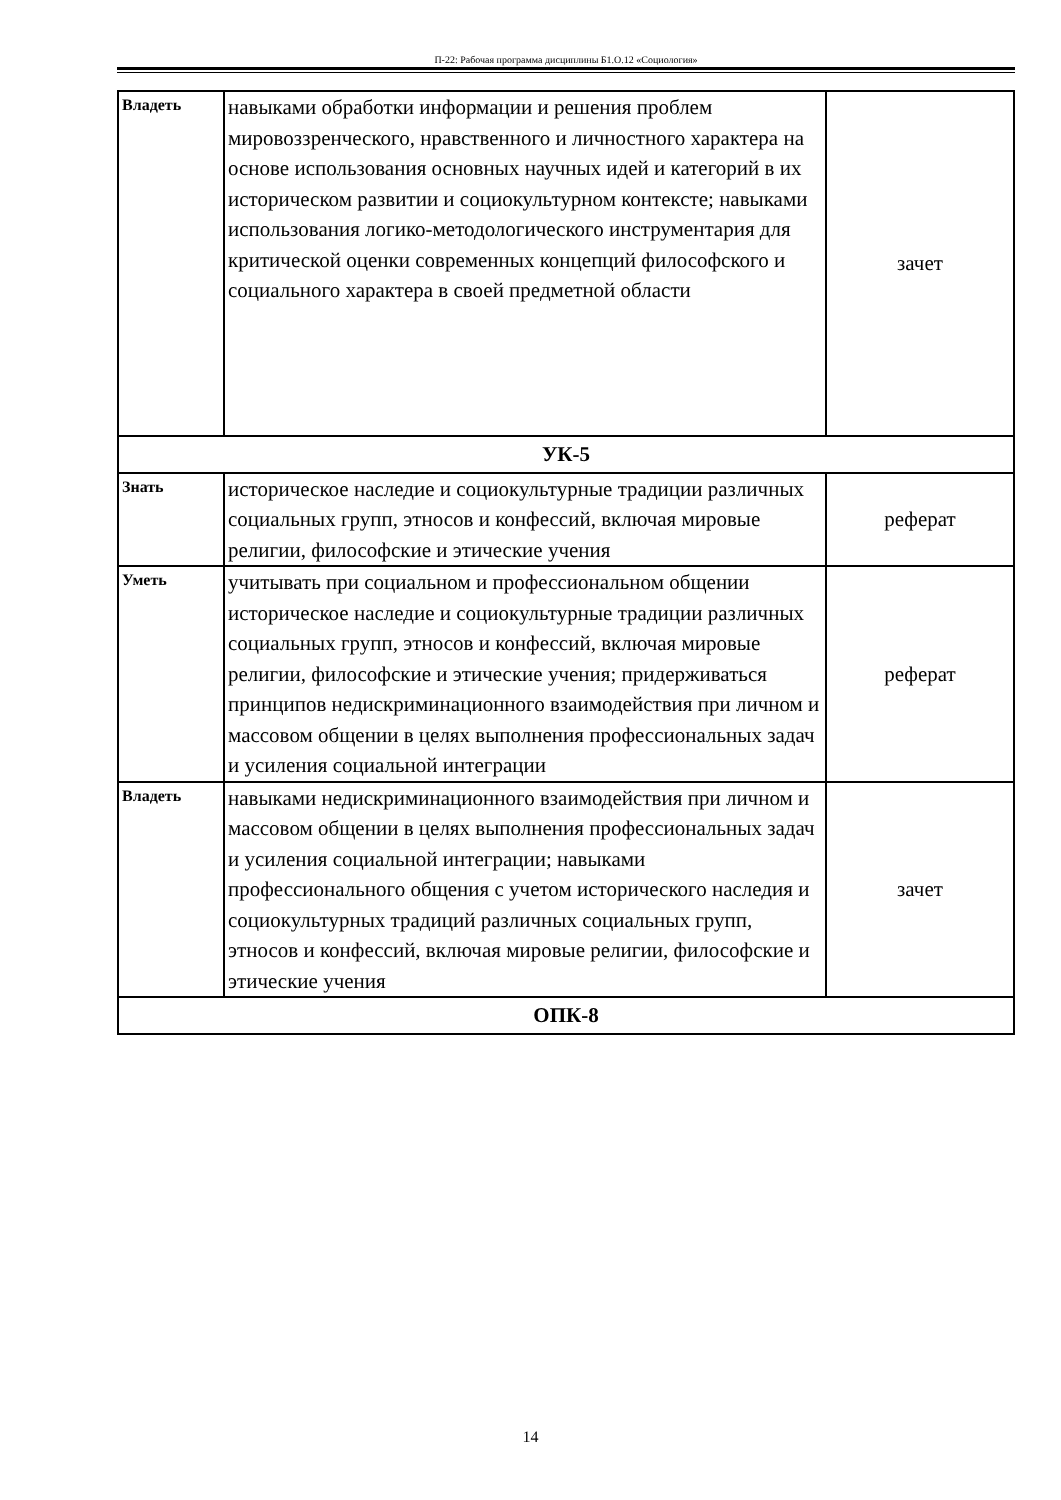П-22: Рабочая программа дисциплины Б1.О.12 «Социология»
| Владеть | навыками обработки информации и решения проблем мировоззренческого, нравственного и личностного характера на основе использования основных научных идей и категорий в их историческом развитии и социокультурном контексте; навыками использования логико-методологического инструментария для критической оценки современных концепций философского и социального характера в своей предметной области | зачет |
| УК-5 | | |
| Знать | историческое наследие и социокультурные традиции различных социальных групп, этносов и конфессий, включая мировые религии, философские и этические учения | реферат |
| Уметь | учитывать при социальном и профессиональном общении историческое наследие и социокультурные традиции различных социальных групп, этносов и конфессий, включая мировые религии, философские и этические учения; придерживаться принципов недискриминационного взаимодействия при личном и массовом общении в целях выполнения профессиональных задач и усиления социальной интеграции | реферат |
| Владеть | навыками недискриминационного взаимодействия при личном и массовом общении в целях выполнения профессиональных задач и усиления социальной интеграции; навыками профессионального общения с учетом исторического наследия и социокультурных традиций различных социальных групп, этносов и конфессий, включая мировые религии, философские и этические учения | зачет |
| ОПК-8 | | |
14